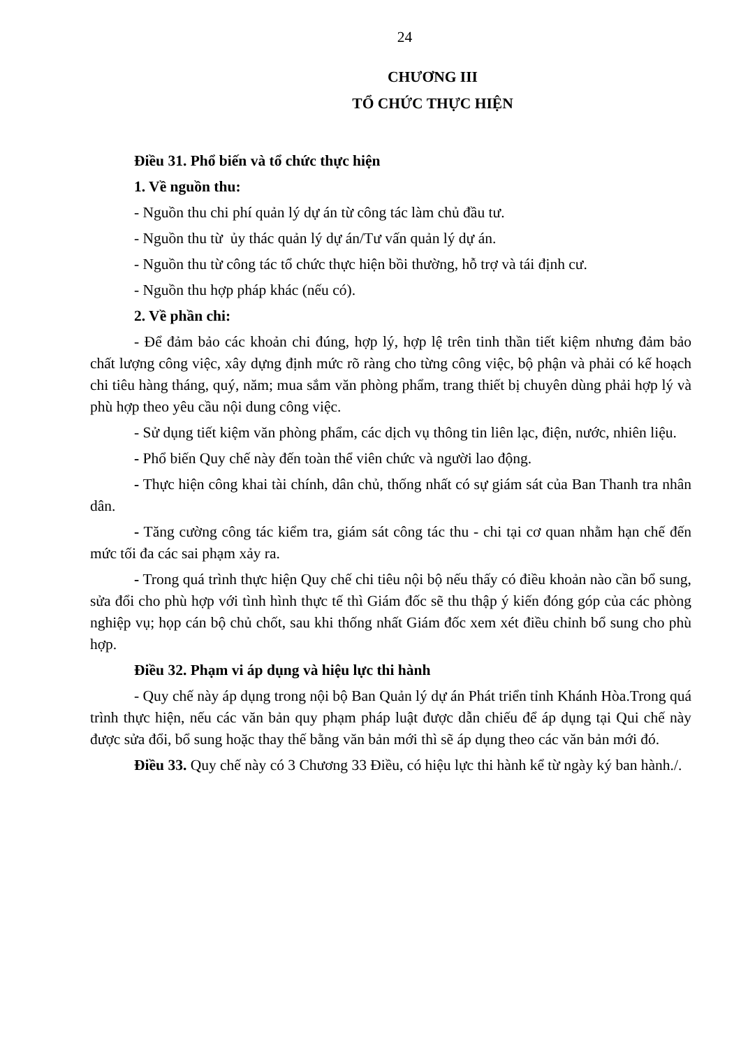24
CHƯƠNG III
TỔ CHỨC THỰC HIỆN
Điều 31. Phổ biến và tổ chức thực hiện
1. Về nguồn thu:
- Nguồn thu chi phí quản lý dự án từ công tác làm chủ đầu tư.
- Nguồn thu từ ủy thác quản lý dự án/Tư vấn quản lý dự án.
- Nguồn thu từ công tác tổ chức thực hiện bồi thường, hỗ trợ và tái định cư.
- Nguồn thu hợp pháp khác (nếu có).
2. Về phần chi:
- Để đảm bảo các khoản chi đúng, hợp lý, hợp lệ trên tinh thần tiết kiệm nhưng đảm bảo chất lượng công việc, xây dựng định mức rõ ràng cho từng công việc, bộ phận và phải có kế hoạch chi tiêu hàng tháng, quý, năm; mua sắm văn phòng phẩm, trang thiết bị chuyên dùng phải hợp lý và phù hợp theo yêu cầu nội dung công việc.
- Sử dụng tiết kiệm văn phòng phẩm, các dịch vụ thông tin liên lạc, điện, nước, nhiên liệu.
- Phổ biến Quy chế này đến toàn thể viên chức và người lao động.
- Thực hiện công khai tài chính, dân chủ, thống nhất có sự giám sát của Ban Thanh tra nhân dân.
- Tăng cường công tác kiểm tra, giám sát công tác thu - chi tại cơ quan nhằm hạn chế đến mức tối đa các sai phạm xảy ra.
- Trong quá trình thực hiện Quy chế chi tiêu nội bộ nếu thấy có điều khoản nào cần bổ sung, sửa đổi cho phù hợp với tình hình thực tế thì Giám đốc sẽ thu thập ý kiến đóng góp của các phòng nghiệp vụ; họp cán bộ chủ chốt, sau khi thống nhất Giám đốc xem xét điều chỉnh bổ sung cho phù hợp.
Điều 32. Phạm vi áp dụng và hiệu lực thi hành
- Quy chế này áp dụng trong nội bộ Ban Quản lý dự án Phát triển tỉnh Khánh Hòa.Trong quá trình thực hiện, nếu các văn bản quy phạm pháp luật được dẫn chiếu để áp dụng tại Qui chế này được sửa đổi, bổ sung hoặc thay thế bằng văn bản mới thì sẽ áp dụng theo các văn bản mới đó.
Điều 33. Quy chế này có 3 Chương 33 Điều, có hiệu lực thi hành kể từ ngày ký ban hành./.